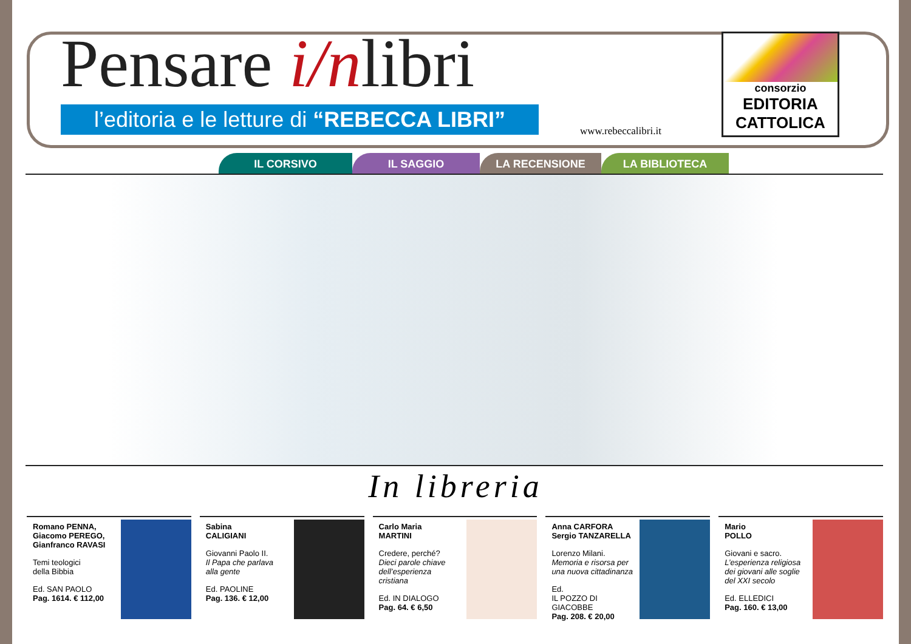Pensare i/nlibri
l’editoria e le letture di “REBECCA LIBRI”
www.rebeccalibri.it
consorzio
EDITORIA
CATTOLICA
IL CORSIVO IL SAGGIO LA RECENSIONE LA BIBLIOTECA
In libreria
Romano PENNA,
Giacomo PEREGO,
Gianfranco RAVASI
Temi teologici
della Bibbia
Ed. SAN PAOLO
Pag. 1614. € 112,00
Sabina
CALIGIANI
Giovanni Paolo II.
Il Papa che parlava alla gente
Ed. PAOLINE
Pag. 136. € 12,00
Carlo Maria
MARTINI
Credere, perché?
Dieci parole chiave dell’esperienza cristiana
Ed. IN DIALOGO
Pag. 64. € 6,50
Anna CARFORA
Sergio TANZARELLA
Lorenzo Milani.
Memoria e risorsa per una nuova cittadinanza
Ed.
IL POZZO DI GIACOBBE
Pag. 208. € 20,00
Mario
POLLO
Giovani e sacro.
L’esperienza religiosa dei giovani alle soglie del XXI secolo
Ed. ELLEDICI
Pag. 160. € 13,00